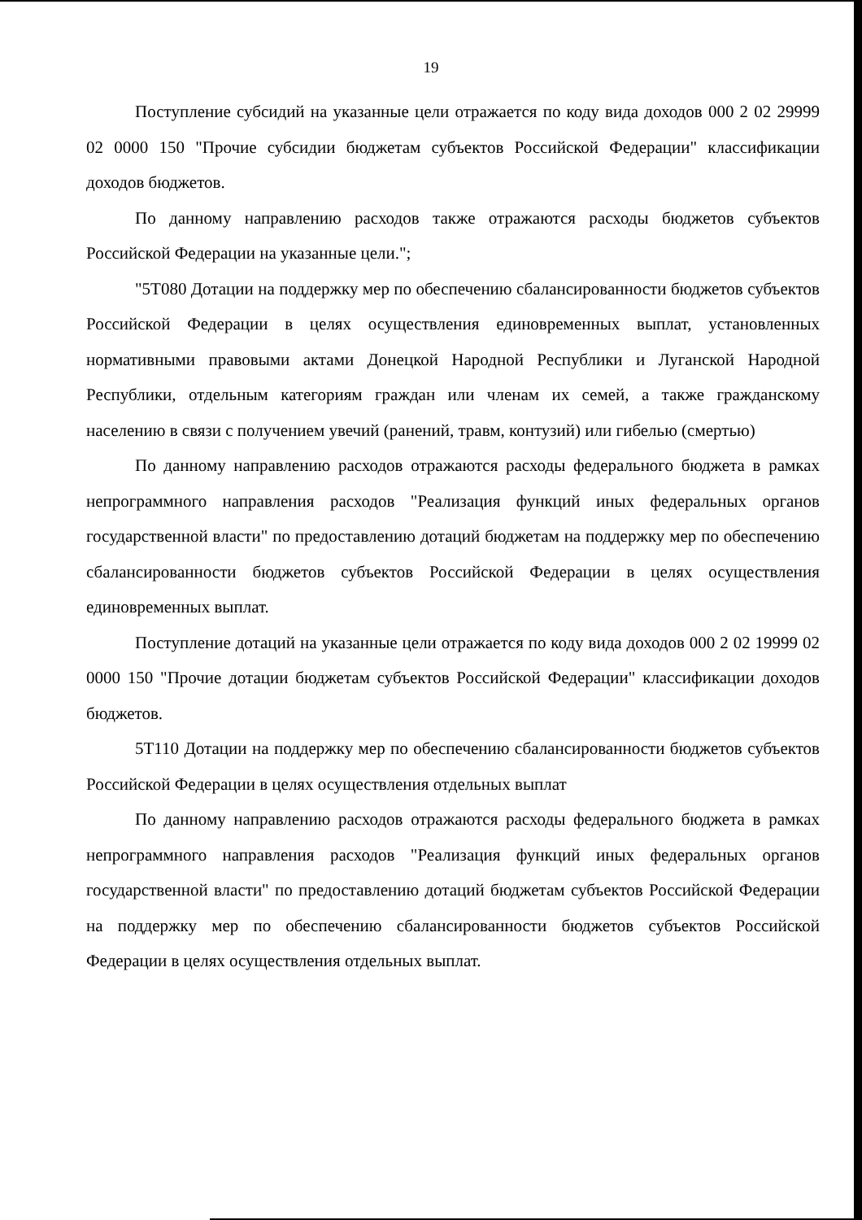19
Поступление субсидий на указанные цели отражается по коду вида доходов 000 2 02 29999 02 0000 150 "Прочие субсидии бюджетам субъектов Российской Федерации" классификации доходов бюджетов.
По данному направлению расходов также отражаются расходы бюджетов субъектов Российской Федерации на указанные цели.";
"5Т080 Дотации на поддержку мер по обеспечению сбалансированности бюджетов субъектов Российской Федерации в целях осуществления единовременных выплат, установленных нормативными правовыми актами Донецкой Народной Республики и Луганской Народной Республики, отдельным категориям граждан или членам их семей, а также гражданскому населению в связи с получением увечий (ранений, травм, контузий) или гибелью (смертью)
По данному направлению расходов отражаются расходы федерального бюджета в рамках непрограммного направления расходов "Реализация функций иных федеральных органов государственной власти" по предоставлению дотаций бюджетам на поддержку мер по обеспечению сбалансированности бюджетов субъектов Российской Федерации в целях осуществления единовременных выплат.
Поступление дотаций на указанные цели отражается по коду вида доходов 000 2 02 19999 02 0000 150 "Прочие дотации бюджетам субъектов Российской Федерации" классификации доходов бюджетов.
5Т110 Дотации на поддержку мер по обеспечению сбалансированности бюджетов субъектов Российской Федерации в целях осуществления отдельных выплат
По данному направлению расходов отражаются расходы федерального бюджета в рамках непрограммного направления расходов "Реализация функций иных федеральных органов государственной власти" по предоставлению дотаций бюджетам субъектов Российской Федерации на поддержку мер по обеспечению сбалансированности бюджетов субъектов Российской Федерации в целях осуществления отдельных выплат.